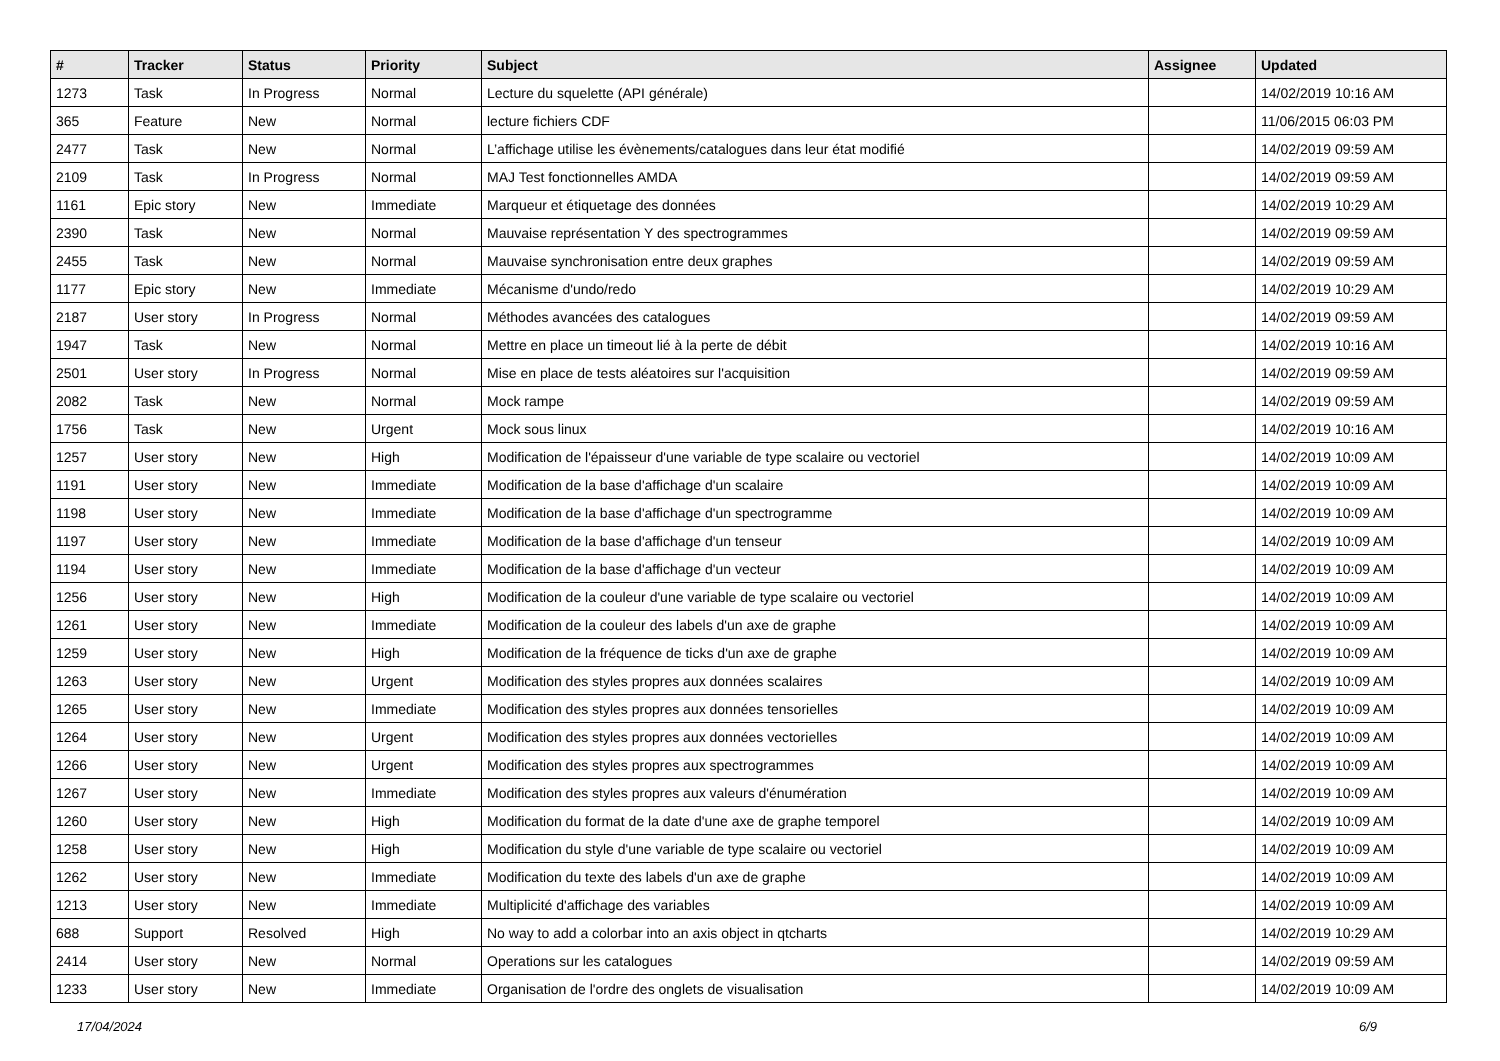| # | Tracker | Status | Priority | Subject | Assignee | Updated |
| --- | --- | --- | --- | --- | --- | --- |
| 1273 | Task | In Progress | Normal | Lecture du squelette (API générale) | | 14/02/2019 10:16 AM |
| 365 | Feature | New | Normal | lecture fichiers CDF | | 11/06/2015 06:03 PM |
| 2477 | Task | New | Normal | L’affichage utilise les évènements/catalogues dans leur état modifié | | 14/02/2019 09:59 AM |
| 2109 | Task | In Progress | Normal | MAJ Test fonctionnelles AMDA | | 14/02/2019 09:59 AM |
| 1161 | Epic story | New | Immediate | Marqueur et étiquetage des données | | 14/02/2019 10:29 AM |
| 2390 | Task | New | Normal | Mauvaise représentation Y des spectrogrammes | | 14/02/2019 09:59 AM |
| 2455 | Task | New | Normal | Mauvaise synchronisation entre deux graphes | | 14/02/2019 09:59 AM |
| 1177 | Epic story | New | Immediate | Mécanisme d'undo/redo | | 14/02/2019 10:29 AM |
| 2187 | User story | In Progress | Normal | Méthodes avancées des catalogues | | 14/02/2019 09:59 AM |
| 1947 | Task | New | Normal | Mettre en place un timeout lié à la perte de débit | | 14/02/2019 10:16 AM |
| 2501 | User story | In Progress | Normal | Mise en place de tests aléatoires sur l'acquisition | | 14/02/2019 09:59 AM |
| 2082 | Task | New | Normal | Mock rampe | | 14/02/2019 09:59 AM |
| 1756 | Task | New | Urgent | Mock sous linux | | 14/02/2019 10:16 AM |
| 1257 | User story | New | High | Modification de l'épaisseur d'une variable de type scalaire ou vectoriel | | 14/02/2019 10:09 AM |
| 1191 | User story | New | Immediate | Modification de la base d'affichage d'un scalaire | | 14/02/2019 10:09 AM |
| 1198 | User story | New | Immediate | Modification de la base d'affichage d'un spectrogramme | | 14/02/2019 10:09 AM |
| 1197 | User story | New | Immediate | Modification de la base d'affichage d'un tenseur | | 14/02/2019 10:09 AM |
| 1194 | User story | New | Immediate | Modification de la base d'affichage d'un vecteur | | 14/02/2019 10:09 AM |
| 1256 | User story | New | High | Modification de la couleur d'une variable de type scalaire ou vectoriel | | 14/02/2019 10:09 AM |
| 1261 | User story | New | Immediate | Modification de la couleur des labels d'un axe de graphe | | 14/02/2019 10:09 AM |
| 1259 | User story | New | High | Modification de la fréquence de ticks d'un axe de graphe | | 14/02/2019 10:09 AM |
| 1263 | User story | New | Urgent | Modification des styles propres aux données scalaires | | 14/02/2019 10:09 AM |
| 1265 | User story | New | Immediate | Modification des styles propres aux données tensorielles | | 14/02/2019 10:09 AM |
| 1264 | User story | New | Urgent | Modification des styles propres aux données vectorielles | | 14/02/2019 10:09 AM |
| 1266 | User story | New | Urgent | Modification des styles propres aux spectrogrammes | | 14/02/2019 10:09 AM |
| 1267 | User story | New | Immediate | Modification des styles propres aux valeurs d'énumération | | 14/02/2019 10:09 AM |
| 1260 | User story | New | High | Modification du format de la date d'une axe de graphe temporel | | 14/02/2019 10:09 AM |
| 1258 | User story | New | High | Modification du style d'une variable de type scalaire ou vectoriel | | 14/02/2019 10:09 AM |
| 1262 | User story | New | Immediate | Modification du texte des labels d'un axe de graphe | | 14/02/2019 10:09 AM |
| 1213 | User story | New | Immediate | Multiplicité d'affichage des variables | | 14/02/2019 10:09 AM |
| 688 | Support | Resolved | High | No way to add a colorbar into an axis object in qtcharts | | 14/02/2019 10:29 AM |
| 2414 | User story | New | Normal | Operations sur les catalogues | | 14/02/2019 09:59 AM |
| 1233 | User story | New | Immediate | Organisation de l'ordre des onglets de visualisation | | 14/02/2019 10:09 AM |
17/04/2024 6/9